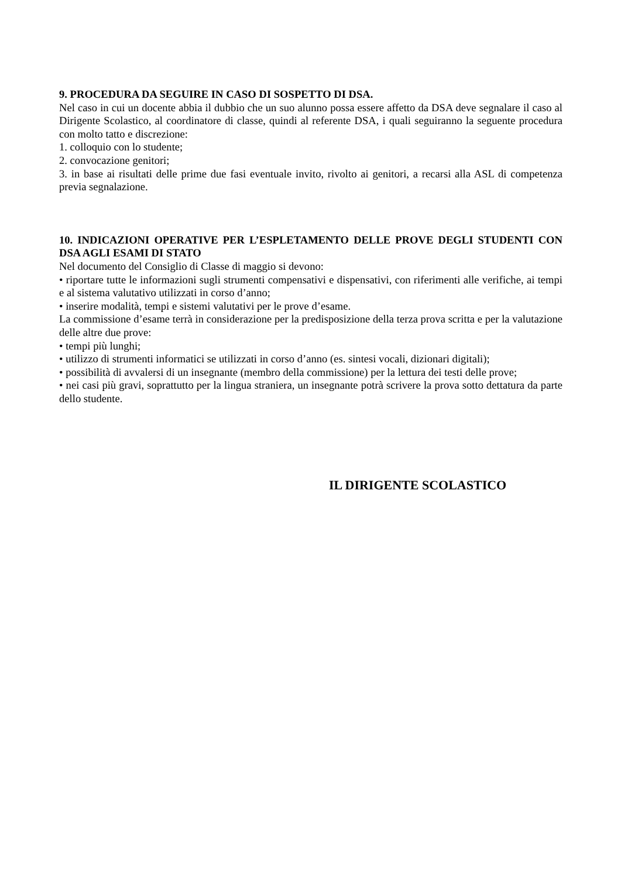9. PROCEDURA DA SEGUIRE IN CASO DI SOSPETTO DI DSA.
Nel caso in cui un docente abbia il dubbio che un suo alunno possa essere affetto da DSA deve segnalare il caso al Dirigente Scolastico, al coordinatore di classe, quindi al referente DSA, i quali seguiranno la seguente procedura con molto tatto e discrezione:
1. colloquio con lo studente;
2. convocazione genitori;
3. in base ai risultati delle prime due fasi eventuale invito, rivolto ai genitori, a recarsi alla ASL di competenza previa segnalazione.
10. INDICAZIONI OPERATIVE PER L’ESPLETAMENTO DELLE PROVE DEGLI STUDENTI CON DSA AGLI ESAMI DI STATO
Nel documento del Consiglio di Classe di maggio si devono:
• riportare tutte le informazioni sugli strumenti compensativi e dispensativi, con riferimenti alle verifiche, ai tempi e al sistema valutativo utilizzati in corso d’anno;
• inserire modalità, tempi e sistemi valutativi per le prove d’esame.
La commissione d’esame terrà in considerazione per la predisposizione della terza prova scritta e per la valutazione delle altre due prove:
• tempi più lunghi;
• utilizzo di strumenti informatici se utilizzati in corso d’anno (es. sintesi vocali, dizionari digitali);
• possibilità di avvalersi di un insegnante (membro della commissione) per la lettura dei testi delle prove;
• nei casi più gravi, soprattutto per la lingua straniera, un insegnante potrà scrivere la prova sotto dettatura da parte dello studente.
IL DIRIGENTE SCOLASTICO